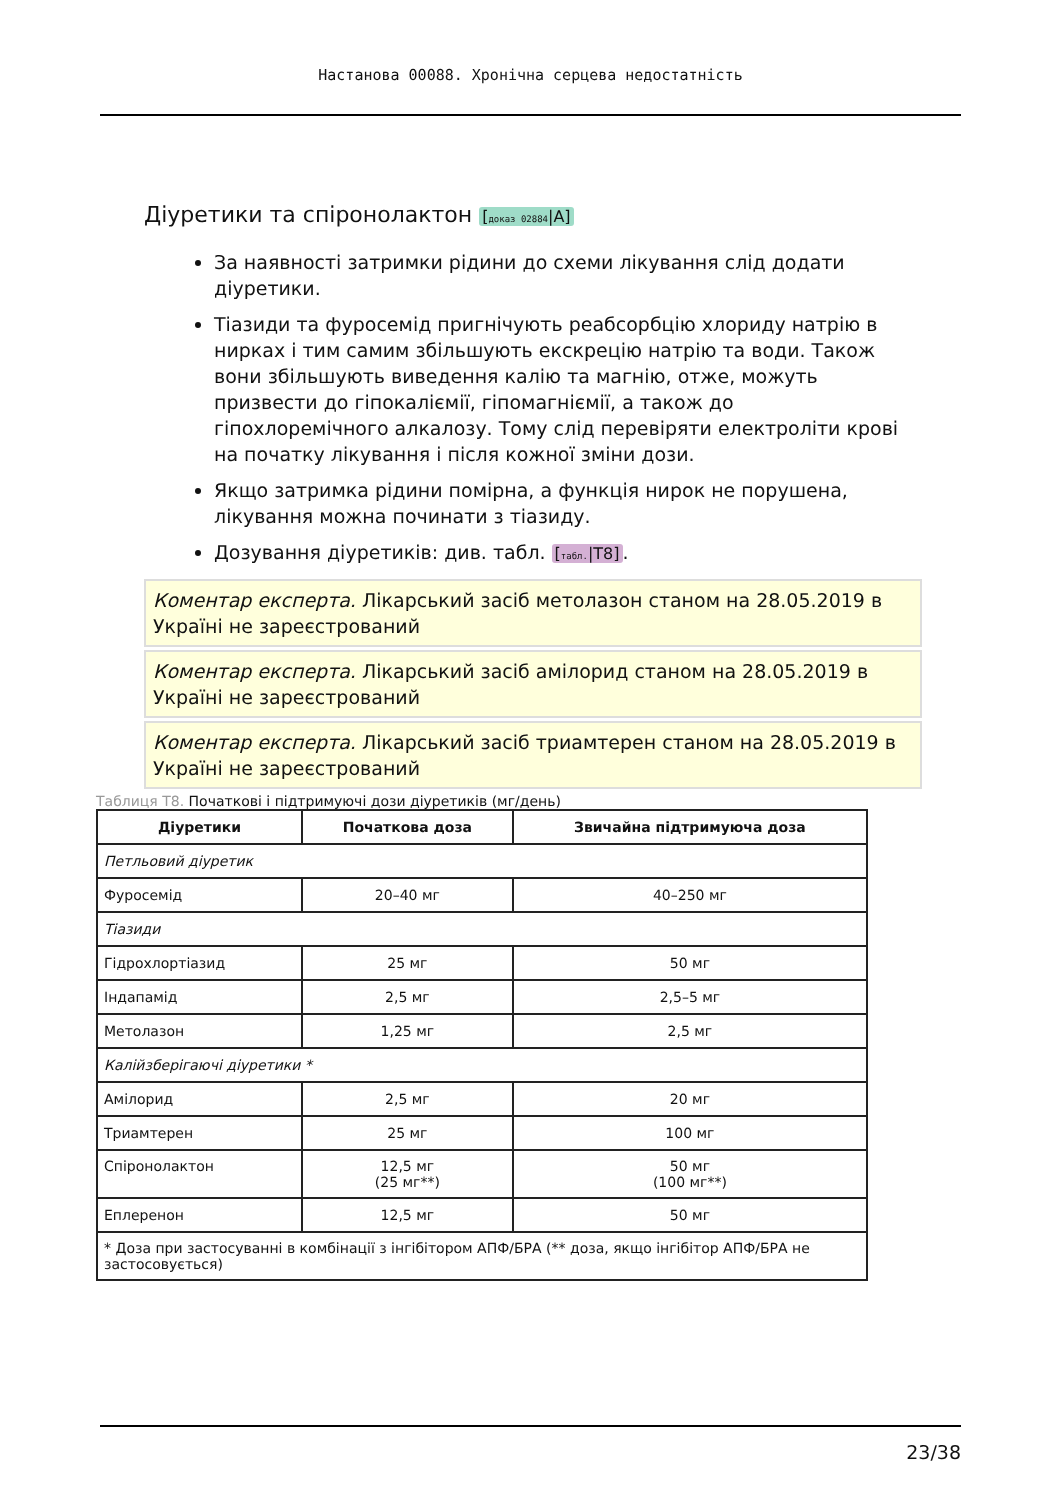Настанова 00088. Хронічна серцева недостатність
Діуретики та спіронолактон [доказ 02884|A]
За наявності затримки рідини до схеми лікування слід додати діуретики.
Тіазиди та фуросемід пригнічують реабсорбцію хлориду натрію в нирках і тим самим збільшують екскрецію натрію та води. Також вони збільшують виведення калію та магнію, отже, можуть призвести до гіпокаліємії, гіпомагніємії, а також до гіпохлоремічного алкалозу. Тому слід перевіряти електроліти крові на початку лікування і після кожної зміни дози.
Якщо затримка рідини помірна, а функція нирок не порушена, лікування можна починати з тіазиду.
Дозування діуретиків: див. табл. [табл.|T8].
Коментар експерта. Лікарський засіб метолазон станом на 28.05.2019 в Україні не зареєстрований
Коментар експерта. Лікарський засіб амілорид станом на 28.05.2019 в Україні не зареєстрований
Коментар експерта. Лікарський засіб триамтерен станом на 28.05.2019 в Україні не зареєстрований
Таблиця T8. Початкові і підтримуючі дози діуретиків (мг/день)
| Діуретики | Початкова доза | Звичайна підтримуюча доза |
| --- | --- | --- |
| Петльовий діуретик | | |
| Фуросемід | 20–40 мг | 40–250 мг |
| Тіазиди | | |
| Гідрохлортіазид | 25 мг | 50 мг |
| Індапамід | 2,5 мг | 2,5–5 мг |
| Метолазон | 1,25 мг | 2,5 мг |
| Калійзберігаючі діуретики * | | |
| Амілорид | 2,5 мг | 20 мг |
| Триамтерен | 25 мг | 100 мг |
| Спіронолактон | 12,5 мг (25 мг**) | 50 мг (100 мг**) |
| Еплеренон | 12,5 мг | 50 мг |
| * Доза при застосуванні в комбінації з інгібітором АПФ/БРА (** доза, якщо інгібітор АПФ/БРА не застосовується) | | |
23/38